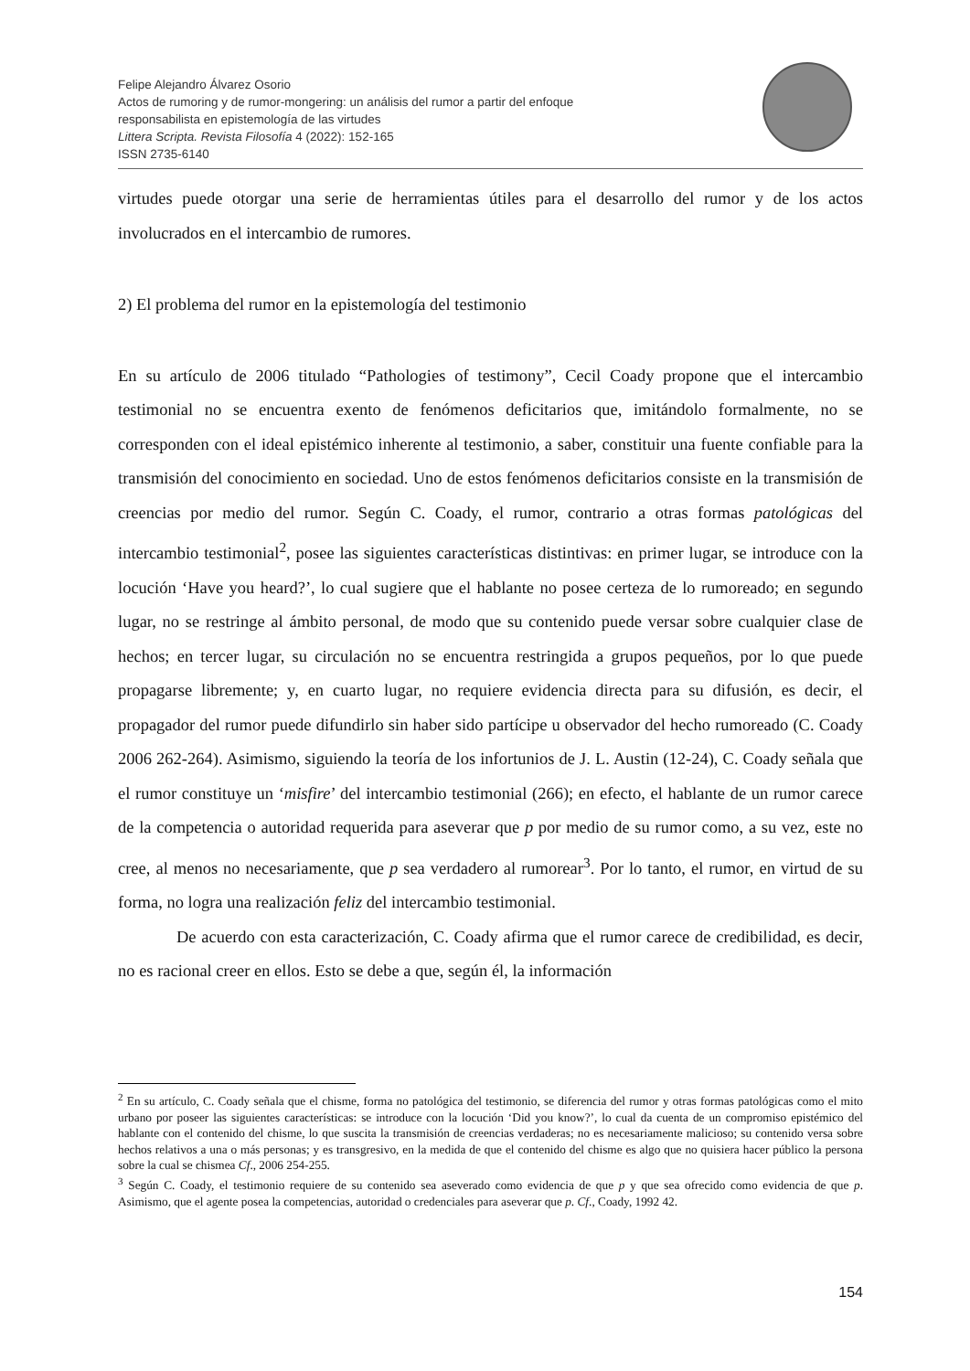Felipe Alejandro Álvarez Osorio
Actos de rumoring y de rumor-mongering: un análisis del rumor a partir del enfoque
responsabilista en epistemología de las virtudes
Littera Scripta. Revista Filosofía 4 (2022): 152-165
ISSN 2735-6140
virtudes puede otorgar una serie de herramientas útiles para el desarrollo del rumor y de los actos involucrados en el intercambio de rumores.
2) El problema del rumor en la epistemología del testimonio
En su artículo de 2006 titulado “Pathologies of testimony”, Cecil Coady propone que el intercambio testimonial no se encuentra exento de fenómenos deficitarios que, imitándolo formalmente, no se corresponden con el ideal epistémico inherente al testimonio, a saber, constituir una fuente confiable para la transmisión del conocimiento en sociedad. Uno de estos fenómenos deficitarios consiste en la transmisión de creencias por medio del rumor. Según C. Coady, el rumor, contrario a otras formas patológicas del intercambio testimonial<sup>2</sup>, posee las siguientes características distintivas: en primer lugar, se introduce con la locución ‘Have you heard?’, lo cual sugiere que el hablante no posee certeza de lo rumoreado; en segundo lugar, no se restringe al ámbito personal, de modo que su contenido puede versar sobre cualquier clase de hechos; en tercer lugar, su circulación no se encuentra restringida a grupos pequeños, por lo que puede propagarse libremente; y, en cuarto lugar, no requiere evidencia directa para su difusión, es decir, el propagador del rumor puede difundirlo sin haber sido partícipe u observador del hecho rumoreado (C. Coady 2006 262-264). Asimismo, siguiendo la teoría de los infortunios de J. L. Austin (12-24), C. Coady señala que el rumor constituye un ‘misfire’ del intercambio testimonial (266); en efecto, el hablante de un rumor carece de la competencia o autoridad requerida para aseverar que p por medio de su rumor como, a su vez, este no cree, al menos no necesariamente, que p sea verdadero al rumorear<sup>3</sup>. Por lo tanto, el rumor, en virtud de su forma, no logra una realización feliz del intercambio testimonial.
De acuerdo con esta caracterización, C. Coady afirma que el rumor carece de credibilidad, es decir, no es racional creer en ellos. Esto se debe a que, según él, la información
<sup>2</sup> En su artículo, C. Coady señala que el chisme, forma no patológica del testimonio, se diferencia del rumor y otras formas patológicas como el mito urbano por poseer las siguientes características: se introduce con la locución ‘Did you know?’, lo cual da cuenta de un compromiso epistémico del hablante con el contenido del chisme, lo que suscita la transmisión de creencias verdaderas; no es necesariamente malicioso; su contenido versa sobre hechos relativos a una o más personas; y es transgresivo, en la medida de que el contenido del chisme es algo que no quisiera hacer público la persona sobre la cual se chismea Cf., 2006 254-255.
<sup>3</sup> Según C. Coady, el testimonio requiere de su contenido sea aseverado como evidencia de que p y que sea ofrecido como evidencia de que p. Asimismo, que el agente posea la competencias, autoridad o credenciales para aseverar que p. Cf., Coady, 1992 42.
154